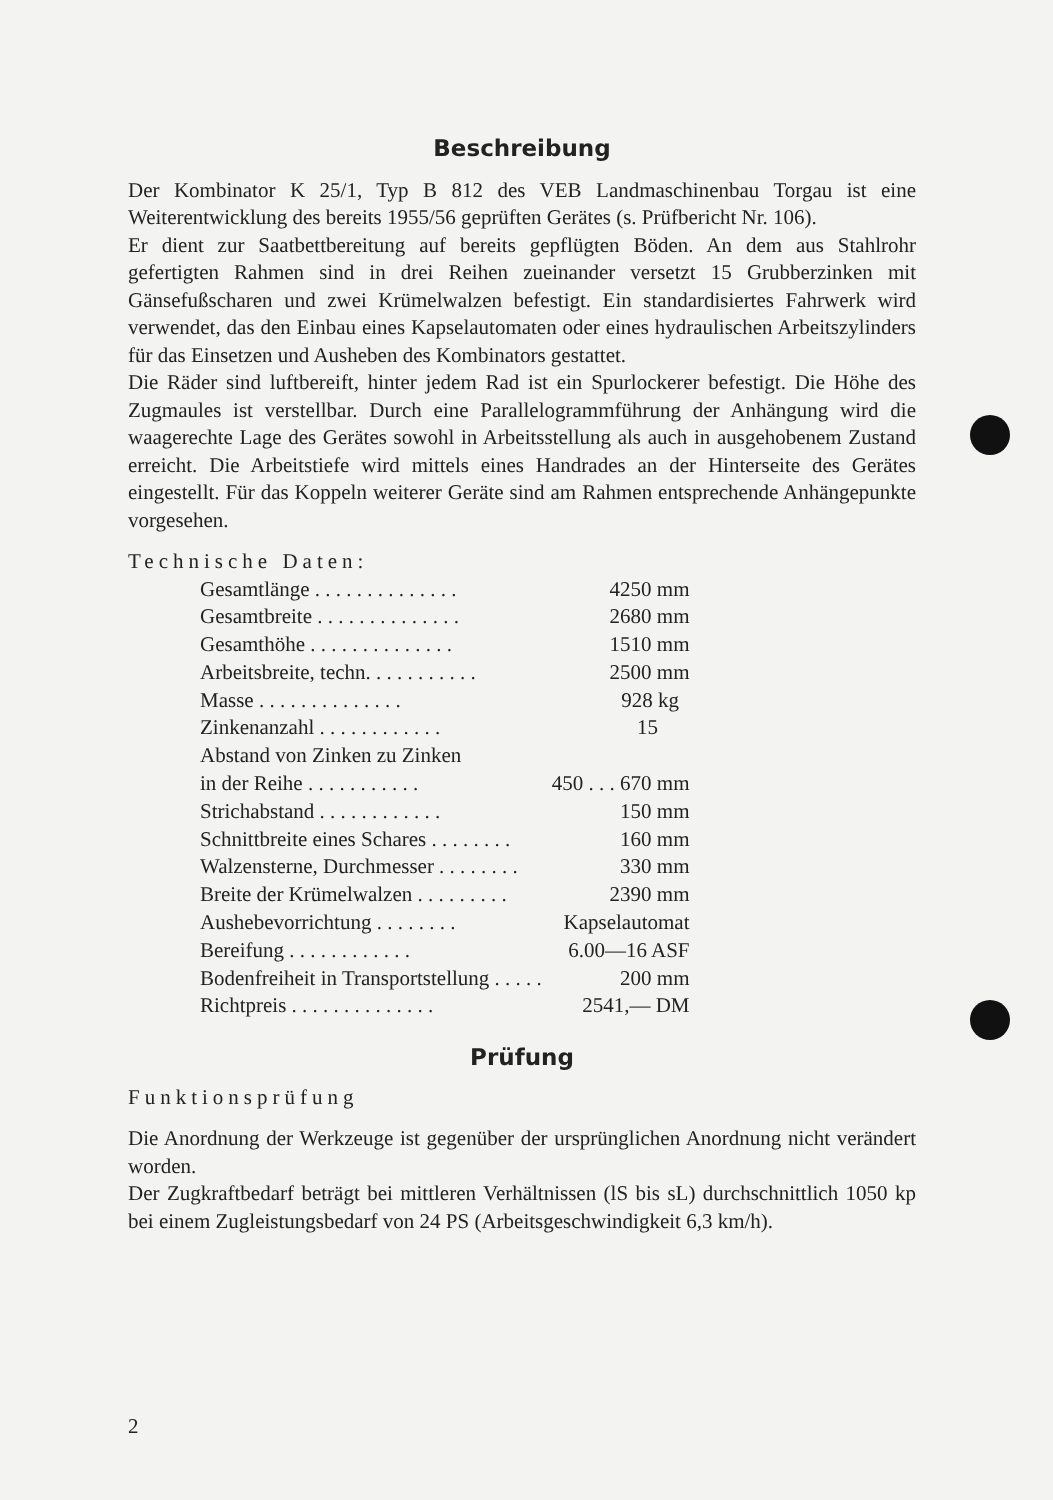Beschreibung
Der Kombinator K 25/1, Typ B 812 des VEB Landmaschinenbau Torgau ist eine Weiterentwicklung des bereits 1955/56 geprüften Gerätes (s. Prüfbericht Nr. 106).
Er dient zur Saatbettbereitung auf bereits gepflügten Böden. An dem aus Stahlrohr gefertigten Rahmen sind in drei Reihen zueinander versetzt 15 Grubberzinken mit Gänsefußscharen und zwei Krümelwalzen befestigt. Ein standardisiertes Fahrwerk wird verwendet, das den Einbau eines Kapselautomaten oder eines hydraulischen Arbeitszylinders für das Einsetzen und Ausheben des Kombinators gestattet.
Die Räder sind luftbereift, hinter jedem Rad ist ein Spurlockerer befestigt. Die Höhe des Zugmaules ist verstellbar. Durch eine Parallelogrammführung der Anhängung wird die waagerechte Lage des Gerätes sowohl in Arbeitsstellung als auch in ausgehobenem Zustand erreicht. Die Arbeitstiefe wird mittels eines Handrades an der Hinterseite des Gerätes eingestellt. Für das Koppeln weiterer Geräte sind am Rahmen entsprechende Anhängepunkte vorgesehen.
Technische Daten:
| Gesamtlänge . . . . . . . . . . . . . . | 4250 mm |
| Gesamtbreite . . . . . . . . . . . . . . | 2680 mm |
| Gesamthöhe . . . . . . . . . . . . . . | 1510 mm |
| Arbeitsbreite, techn. . . . . . . . . . . | 2500 mm |
| Masse . . . . . . . . . . . . . . | 928 kg |
| Zinkenanzahl . . . . . . . . . . . . | 15 |
| Abstand von Zinken zu Zinken | |
| in der Reihe . . . . . . . . . . . | 450 . . . 670 mm |
| Strichabstand . . . . . . . . . . . . | 150 mm |
| Schnittbreite eines Schares . . . . . . . . | 160 mm |
| Walzensterne, Durchmesser . . . . . . . . | 330 mm |
| Breite der Krümelwalzen . . . . . . . . . | 2390 mm |
| Aushebevorrichtung . . . . . . . . | Kapselautomat |
| Bereifung . . . . . . . . . . . . | 6.00—16 ASF |
| Bodenfreiheit in Transportstellung . . . . . | 200 mm |
| Richtpreis . . . . . . . . . . . . . . | 2541,— DM |
Prüfung
Funktionsprüfung
Die Anordnung der Werkzeuge ist gegenüber der ursprünglichen Anordnung nicht verändert worden.
Der Zugkraftbedarf beträgt bei mittleren Verhältnissen (lS bis sL) durchschnittlich 1050 kp bei einem Zugleistungsbedarf von 24 PS (Arbeitsgeschwindigkeit 6,3 km/h).
2